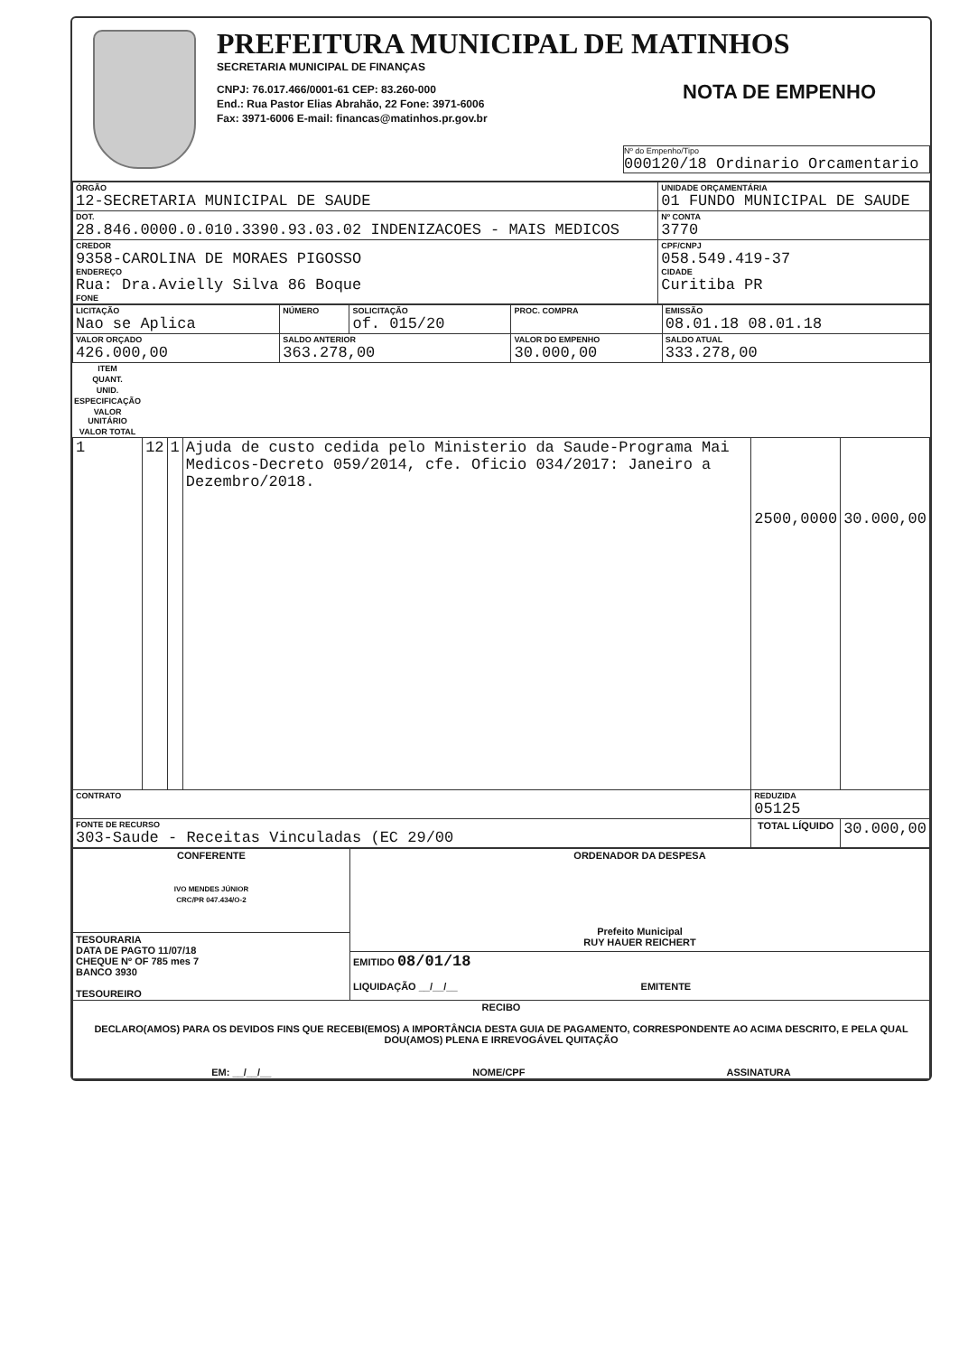PREFEITURA MUNICIPAL DE MATINHOS
SECRETARIA MUNICIPAL DE FINANÇAS
CNPJ: 76.017.466/0001-61 CEP: 83.260-000
End.: Rua Pastor Elias Abrahão, 22 Fone: 3971-6006
Fax: 3971-6006 E-mail: financas@matinhos.pr.gov.br
NOTA DE EMPENHO
Nº do Empenho/Tipo
000120/18 Ordinario Orcamentario
| ÓRGÃO 12-SECRETARIA MUNICIPAL DE SAUDE | UNIDADE ORÇAMENTÁRIA 01 FUNDO MUNICIPAL DE SAUDE | |
| DOT. 28.846.0000.0.010.3390.93.03.02 INDENIZACOES - MAIS MEDICOS | | Nº CONTA 3770 |
| CREDOR 9358-CAROLINA DE MORAES PIGOSSO ENDEREÇO Rua: Dra.Avielly Silva 86 Boque FONE | | CPF/CNPJ 058.549.419-37 CIDADE Curitiba PR |
| LICITAÇÃO Nao se Aplica | NÚMERO | SOLICITAÇÃO of. 015/20 | PROC. COMPRA | EMISSÃO 08.01.18 08.01.18 |
| VALOR ORÇADO 426.000,00 | SALDO ANTERIOR 363.278,00 | | VALOR DO EMPENHO 30.000,00 | SALDO ATUAL 333.278,00 |
| ITEM | QUANT. | UNID. | ESPECIFICAÇÃO | VALOR UNITÁRIO | VALOR TOTAL |
| --- | --- | --- | --- | --- | --- |
| 1 | 12 | 1 | Ajuda de custo cedida pelo Ministerio da Saude-Programa Mai Medicos-Decreto 059/2014, cfe. Oficio 034/2017: Janeiro a Dezembro/2018. | 2500,0000 | 30.000,00 |
| CONTRATO | | | | REDUZIDA 05125 | |
| FONTE DE RECURSO 303-Saude - Receitas Vinculadas (EC 29/00 | | | | TOTAL LÍQUIDO | 30.000,00 |
| CONFERENTE IVO MENDES JÚNIOR CRC/PR 047.434/O-2 | ORDENADOR DA DESPESA Prefeito Municipal RUY HAUER REICHERT |
| TESOURARIA DATA DE PAGTO 11/07/18 CHEQUE Nº OF 785 mes 7 BANCO 3930 TESOUREIRO | |
| | EMITIDO 08/01/18 LIQUIDAÇÃO __/__/__ EMITENTE |
| RECIBO DECLARO(AMOS) PARA OS DEVIDOS FINS QUE RECEBI(EMOS) A IMPORTÂNCIA DESTA GUIA DE PAGAMENTO, CORRESPONDENTE AO ACIMA DESCRITO, E PELA QUAL DOU(AMOS) PLENA E IRREVOGÁVEL QUITAÇÃO EM: __/__/__ NOME/CPF ASSINATURA | |